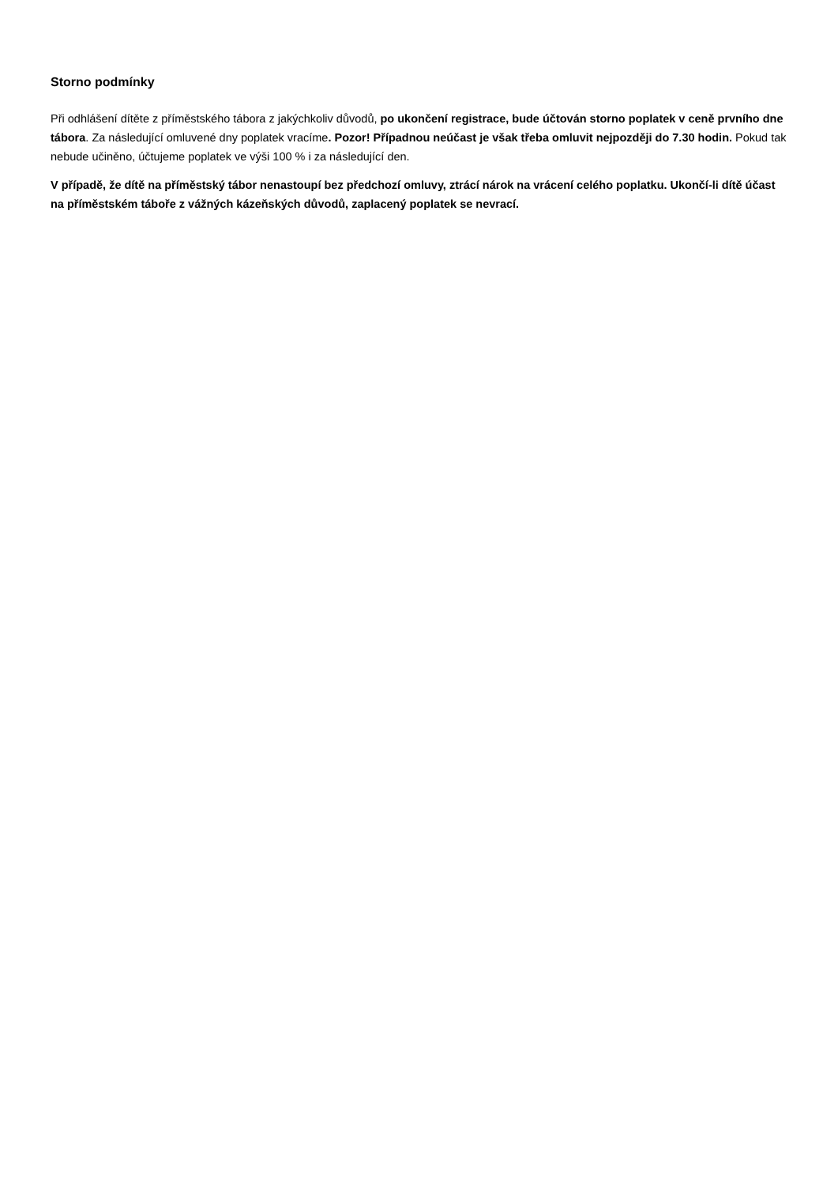Storno podmínky
Při odhlášení dítěte z příměstského tábora z jakýchkoliv důvodů, po ukončení registrace, bude účtován storno poplatek v ceně prvního dne tábora. Za následující omluvené dny poplatek vracíme. Pozor! Případnou neúčast je však třeba omluvit nejpozději do 7.30 hodin. Pokud tak nebude učiněno, účtujeme poplatek ve výši 100 % i za následující den.
V případě, že dítě na příměstský tábor nenastoupí bez předchozí omluvy, ztrácí nárok na vrácení celého poplatku. Ukončí-li dítě účast na příměstském táboře z vážných kázeňských důvodů, zaplacený poplatek se nevrací.